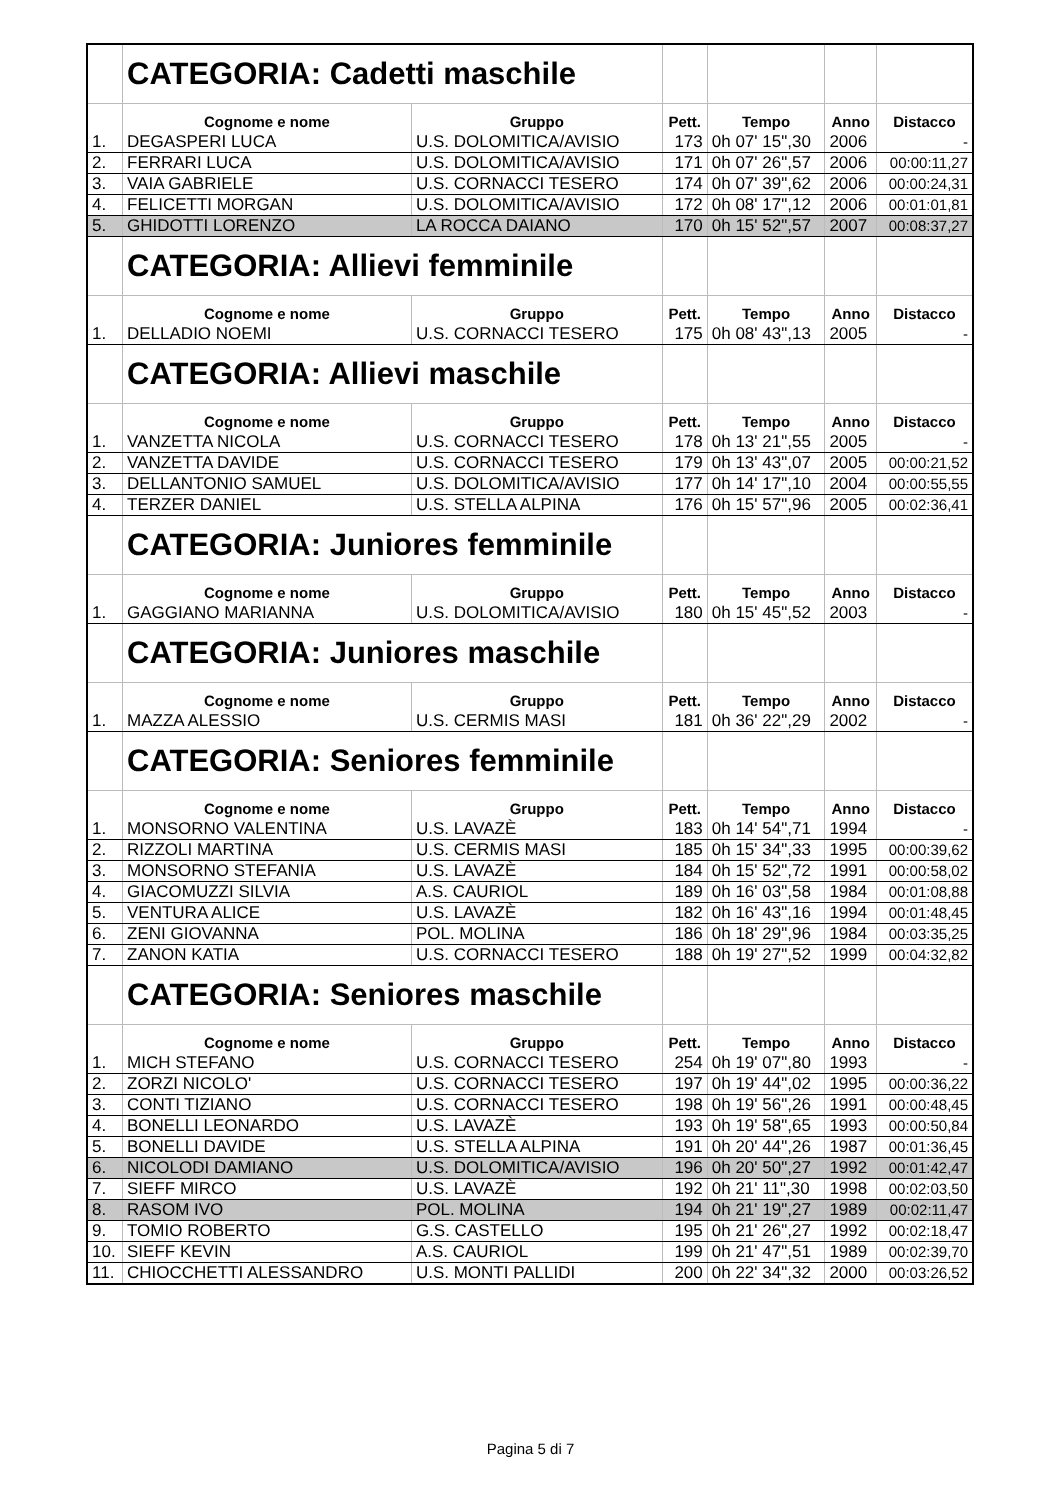| | CATEGORIA: Cadetti maschile | | | | | |
| | Cognome e nome | Gruppo | Pett. | Tempo | Anno | Distacco |
| 1. | DEGASPERI LUCA | U.S. DOLOMITICA/AVISIO | 173 | 0h 07' 15",30 | 2006 | - |
| 2. | FERRARI LUCA | U.S. DOLOMITICA/AVISIO | 171 | 0h 07' 26",57 | 2006 | 00:00:11,27 |
| 3. | VAIA GABRIELE | U.S. CORNACCI TESERO | 174 | 0h 07' 39",62 | 2006 | 00:00:24,31 |
| 4. | FELICETTI MORGAN | U.S. DOLOMITICA/AVISIO | 172 | 0h 08' 17",12 | 2006 | 00:01:01,81 |
| 5. | GHIDOTTI LORENZO | LA ROCCA DAIANO | 170 | 0h 15' 52",57 | 2007 | 00:08:37,27 |
| | CATEGORIA: Allievi femminile | | | | | |
| | Cognome e nome | Gruppo | Pett. | Tempo | Anno | Distacco |
| 1. | DELLADIO NOEMI | U.S. CORNACCI TESERO | 175 | 0h 08' 43",13 | 2005 | - |
| | CATEGORIA: Allievi maschile | | | | | |
| | Cognome e nome | Gruppo | Pett. | Tempo | Anno | Distacco |
| 1. | VANZETTA NICOLA | U.S. CORNACCI TESERO | 178 | 0h 13' 21",55 | 2005 | - |
| 2. | VANZETTA DAVIDE | U.S. CORNACCI TESERO | 179 | 0h 13' 43",07 | 2005 | 00:00:21,52 |
| 3. | DELLANTONIO SAMUEL | U.S. DOLOMITICA/AVISIO | 177 | 0h 14' 17",10 | 2004 | 00:00:55,55 |
| 4. | TERZER DANIEL | U.S. STELLA ALPINA | 176 | 0h 15' 57",96 | 2005 | 00:02:36,41 |
| | CATEGORIA: Juniores femminile | | | | | |
| | Cognome e nome | Gruppo | Pett. | Tempo | Anno | Distacco |
| 1. | GAGGIANO MARIANNA | U.S. DOLOMITICA/AVISIO | 180 | 0h 15' 45",52 | 2003 | - |
| | CATEGORIA: Juniores maschile | | | | | |
| | Cognome e nome | Gruppo | Pett. | Tempo | Anno | Distacco |
| 1. | MAZZA ALESSIO | U.S. CERMIS MASI | 181 | 0h 36' 22",29 | 2002 | - |
| | CATEGORIA: Seniores femminile | | | | | |
| | Cognome e nome | Gruppo | Pett. | Tempo | Anno | Distacco |
| 1. | MONSORNO VALENTINA | U.S. LAVAZÈ | 183 | 0h 14' 54",71 | 1994 | - |
| 2. | RIZZOLI MARTINA | U.S. CERMIS MASI | 185 | 0h 15' 34",33 | 1995 | 00:00:39,62 |
| 3. | MONSORNO STEFANIA | U.S. LAVAZÈ | 184 | 0h 15' 52",72 | 1991 | 00:00:58,02 |
| 4. | GIACOMUZZI SILVIA | A.S. CAURIOL | 189 | 0h 16' 03",58 | 1984 | 00:01:08,88 |
| 5. | VENTURA ALICE | U.S. LAVAZÈ | 182 | 0h 16' 43",16 | 1994 | 00:01:48,45 |
| 6. | ZENI GIOVANNA | POL. MOLINA | 186 | 0h 18' 29",96 | 1984 | 00:03:35,25 |
| 7. | ZANON KATIA | U.S. CORNACCI TESERO | 188 | 0h 19' 27",52 | 1999 | 00:04:32,82 |
| | CATEGORIA: Seniores maschile | | | | | |
| | Cognome e nome | Gruppo | Pett. | Tempo | Anno | Distacco |
| 1. | MICH STEFANO | U.S. CORNACCI TESERO | 254 | 0h 19' 07",80 | 1993 | - |
| 2. | ZORZI NICOLO' | U.S. CORNACCI TESERO | 197 | 0h 19' 44",02 | 1995 | 00:00:36,22 |
| 3. | CONTI TIZIANO | U.S. CORNACCI TESERO | 198 | 0h 19' 56",26 | 1991 | 00:00:48,45 |
| 4. | BONELLI LEONARDO | U.S. LAVAZÈ | 193 | 0h 19' 58",65 | 1993 | 00:00:50,84 |
| 5. | BONELLI DAVIDE | U.S. STELLA ALPINA | 191 | 0h 20' 44",26 | 1987 | 00:01:36,45 |
| 6. | NICOLODI DAMIANO | U.S. DOLOMITICA/AVISIO | 196 | 0h 20' 50",27 | 1992 | 00:01:42,47 |
| 7. | SIEFF MIRCO | U.S. LAVAZÈ | 192 | 0h 21' 11",30 | 1998 | 00:02:03,50 |
| 8. | RASOM IVO | POL. MOLINA | 194 | 0h 21' 19",27 | 1989 | 00:02:11,47 |
| 9. | TOMIO ROBERTO | G.S. CASTELLO | 195 | 0h 21' 26",27 | 1992 | 00:02:18,47 |
| 10. | SIEFF KEVIN | A.S. CAURIOL | 199 | 0h 21' 47",51 | 1989 | 00:02:39,70 |
| 11. | CHIOCCHETTI ALESSANDRO | U.S. MONTI PALLIDI | 200 | 0h 22' 34",32 | 2000 | 00:03:26,52 |
Pagina 5 di 7